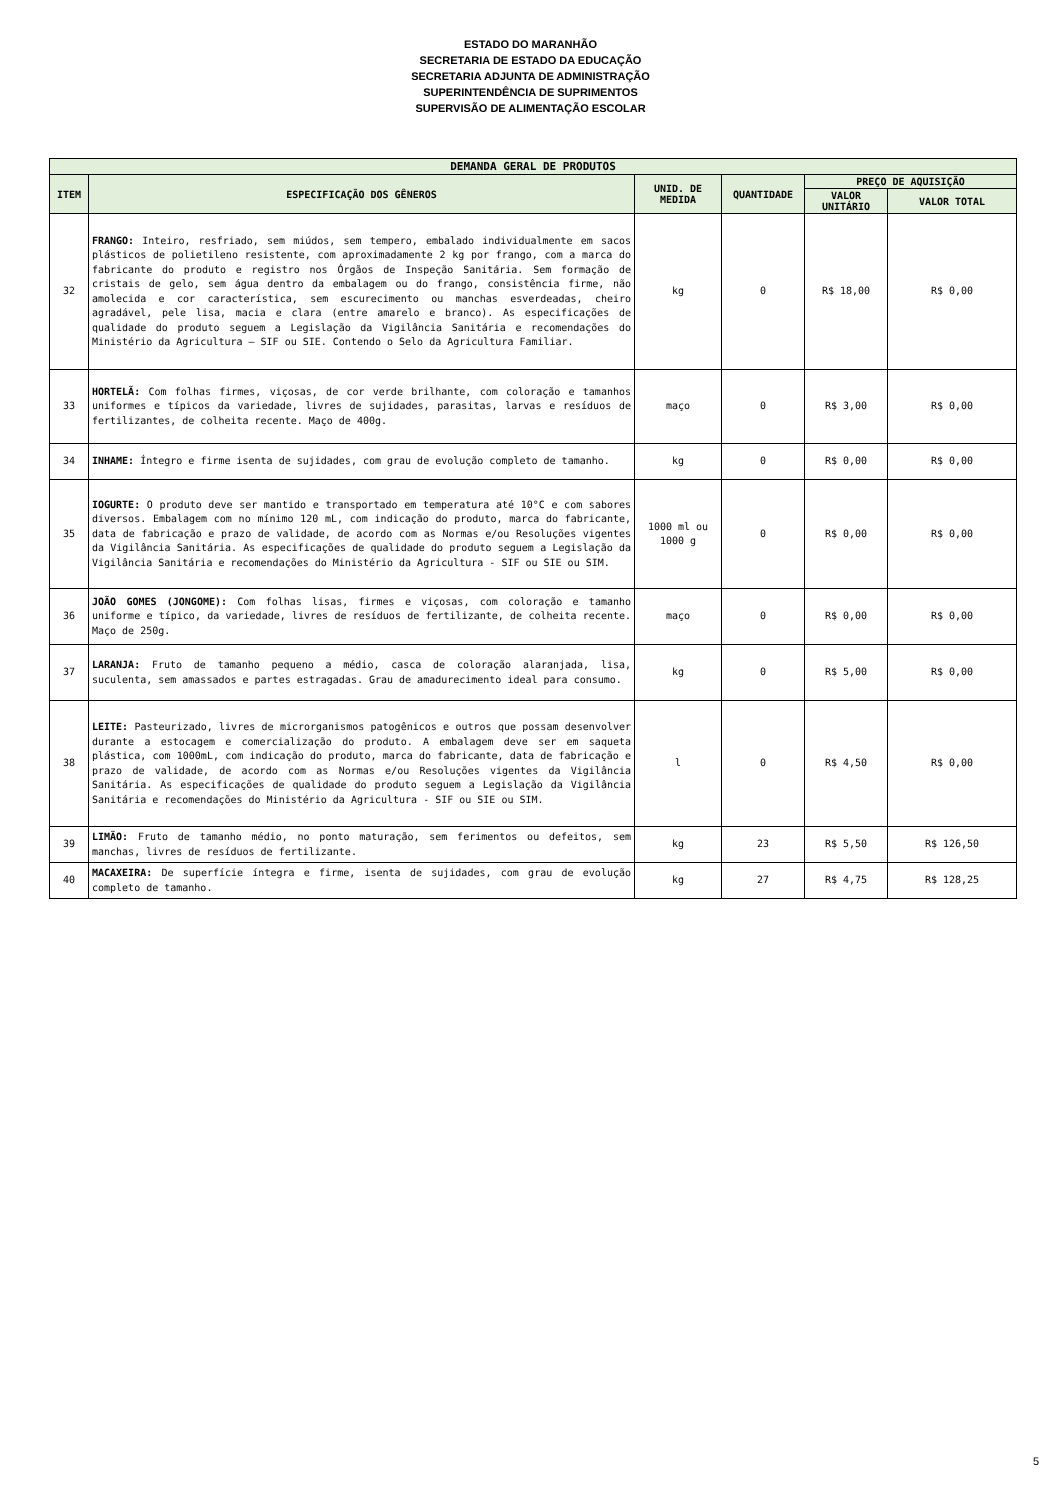ESTADO DO MARANHÃO
SECRETARIA DE ESTADO DA EDUCAÇÃO
SECRETARIA ADJUNTA DE ADMINISTRAÇÃO
SUPERINTENDÊNCIA DE SUPRIMENTOS
SUPERVISÃO DE ALIMENTAÇÃO ESCOLAR
| DEMANDA GERAL DE PRODUTOS | | | | | |
| --- | --- | --- | --- | --- | --- |
| ITEM | ESPECIFICAÇÃO DOS GÊNEROS | UNID. DE MEDIDA | QUANTIDADE | PREÇO DE AQUISIÇÃO | |
| | | | | VALOR UNITÁRIO | VALOR TOTAL |
| 32 | FRANGO: Inteiro, resfriado, sem miúdos, sem tempero, embalado individualmente em sacos plásticos de polietileno resistente, com aproximadamente 2 kg por frango, com a marca do fabricante do produto e registro nos Órgãos de Inspeção Sanitária. Sem formação de cristais de gelo, sem água dentro da embalagem ou do frango, consistência firme, não amolecida e cor característica, sem escurecimento ou manchas esverdeadas, cheiro agradável, pele lisa, macia e clara (entre amarelo e branco). As especificações de qualidade do produto seguem a Legislação da Vigilância Sanitária e recomendações do Ministério da Agricultura – SIF ou SIE. Contendo o Selo da Agricultura Familiar. | kg | 0 | R$ 18,00 | R$ 0,00 |
| 33 | HORTELÃ: Com folhas firmes, viçosas, de cor verde brilhante, com coloração e tamanhos uniformes e típicos da variedade, livres de sujidades, parasitas, larvas e resíduos de fertilizantes, de colheita recente. Maço de 400g. | maço | 0 | R$ 3,00 | R$ 0,00 |
| 34 | INHAME: Íntegro e firme isenta de sujidades, com grau de evolução completo de tamanho. | kg | 0 | R$ 0,00 | R$ 0,00 |
| 35 | IOGURTE: O produto deve ser mantido e transportado em temperatura até 10°C e com sabores diversos. Embalagem com no mínimo 120 mL, com indicação do produto, marca do fabricante, data de fabricação e prazo de validade, de acordo com as Normas e/ou Resoluções vigentes da Vigilância Sanitária. As especificações de qualidade do produto seguem a Legislação da Vigilância Sanitária e recomendações do Ministério da Agricultura - SIF ou SIE ou SIM. | 1000 ml ou 1000 g | 0 | R$ 0,00 | R$ 0,00 |
| 36 | JOÃO GOMES (JONGOME): Com folhas lisas, firmes e viçosas, com coloração e tamanho uniforme e típico, da variedade, livres de resíduos de fertilizante, de colheita recente. Maço de 250g. | maço | 0 | R$ 0,00 | R$ 0,00 |
| 37 | LARANJA: Fruto de tamanho pequeno a médio, casca de coloração alaranjada, lisa, suculenta, sem amassados e partes estragadas. Grau de amadurecimento ideal para consumo. | kg | 0 | R$ 5,00 | R$ 0,00 |
| 38 | LEITE: Pasteurizado, livres de microrganismos patogênicos e outros que possam desenvolver durante a estocagem e comercialização do produto. A embalagem deve ser em saqueta plástica, com 1000mL, com indicação do produto, marca do fabricante, data de fabricação e prazo de validade, de acordo com as Normas e/ou Resoluções vigentes da Vigilância Sanitária. As especificações de qualidade do produto seguem a Legislação da Vigilância Sanitária e recomendações do Ministério da Agricultura - SIF ou SIE ou SIM. | l | 0 | R$ 4,50 | R$ 0,00 |
| 39 | LIMÃO: Fruto de tamanho médio, no ponto maturação, sem ferimentos ou defeitos, sem manchas, livres de resíduos de fertilizante. | kg | 23 | R$ 5,50 | R$ 126,50 |
| 40 | MACAXEIRA: De superfície íntegra e firme, isenta de sujidades, com grau de evolução completo de tamanho. | kg | 27 | R$ 4,75 | R$ 128,25 |
5